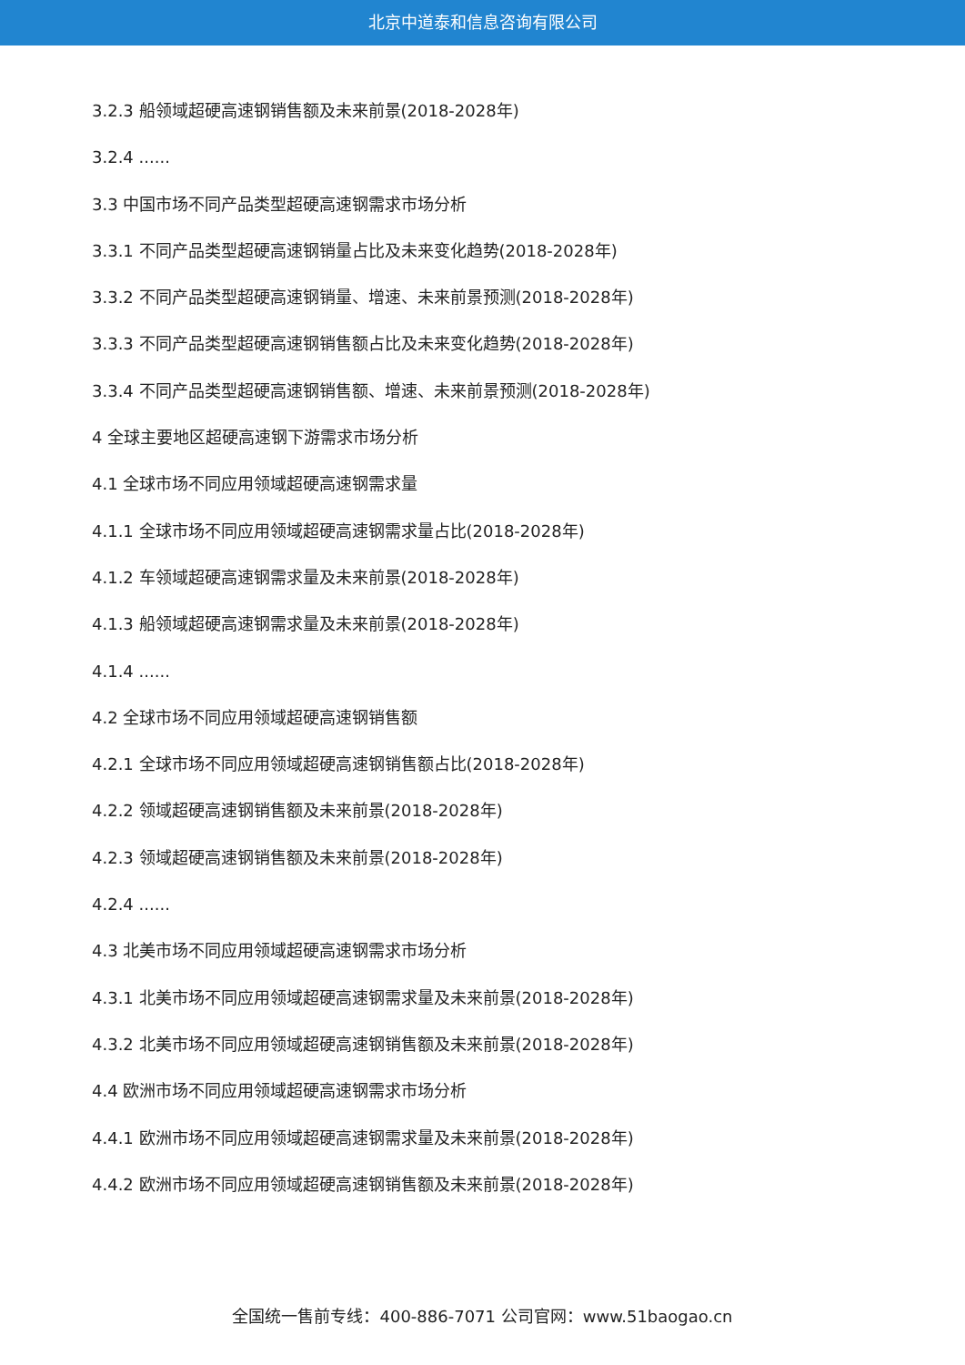北京中道泰和信息咨询有限公司
3.2.3 船领域超硬高速钢销售额及未来前景(2018-2028年)
3.2.4 ......
3.3 中国市场不同产品类型超硬高速钢需求市场分析
3.3.1 不同产品类型超硬高速钢销量占比及未来变化趋势(2018-2028年)
3.3.2 不同产品类型超硬高速钢销量、增速、未来前景预测(2018-2028年)
3.3.3 不同产品类型超硬高速钢销售额占比及未来变化趋势(2018-2028年)
3.3.4 不同产品类型超硬高速钢销售额、增速、未来前景预测(2018-2028年)
4 全球主要地区超硬高速钢下游需求市场分析
4.1 全球市场不同应用领域超硬高速钢需求量
4.1.1 全球市场不同应用领域超硬高速钢需求量占比(2018-2028年)
4.1.2 车领域超硬高速钢需求量及未来前景(2018-2028年)
4.1.3 船领域超硬高速钢需求量及未来前景(2018-2028年)
4.1.4 ......
4.2 全球市场不同应用领域超硬高速钢销售额
4.2.1 全球市场不同应用领域超硬高速钢销售额占比(2018-2028年)
4.2.2 领域超硬高速钢销售额及未来前景(2018-2028年)
4.2.3 领域超硬高速钢销售额及未来前景(2018-2028年)
4.2.4 ......
4.3 北美市场不同应用领域超硬高速钢需求市场分析
4.3.1 北美市场不同应用领域超硬高速钢需求量及未来前景(2018-2028年)
4.3.2 北美市场不同应用领域超硬高速钢销售额及未来前景(2018-2028年)
4.4 欧洲市场不同应用领域超硬高速钢需求市场分析
4.4.1 欧洲市场不同应用领域超硬高速钢需求量及未来前景(2018-2028年)
4.4.2 欧洲市场不同应用领域超硬高速钢销售额及未来前景(2018-2028年)
全国统一售前专线：400-886-7071 公司官网：www.51baogao.cn